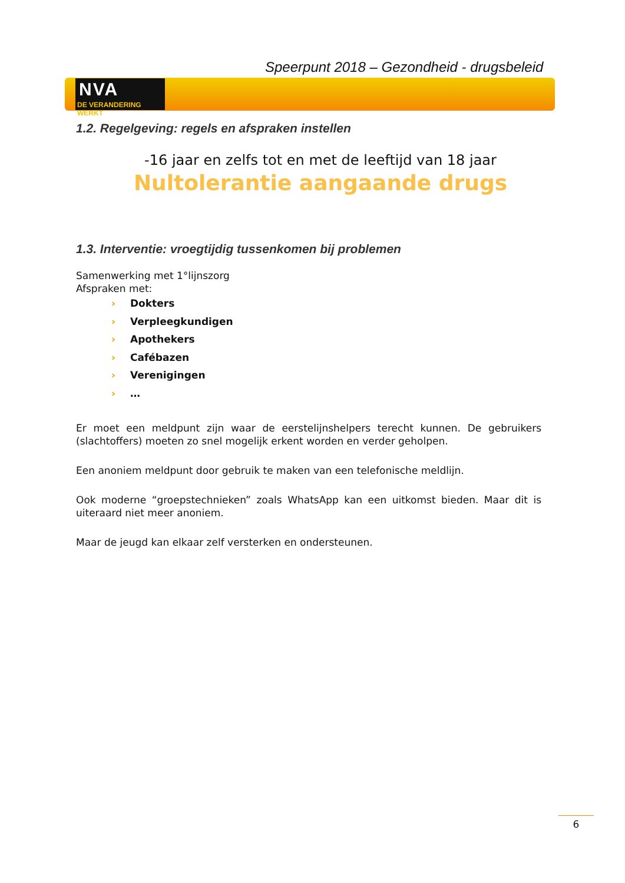Speerpunt 2018 – Gezondheid - drugsbeleid
NVA
DE VERANDERING WERKT
1.2. Regelgeving: regels en afspraken instellen
-16 jaar en zelfs tot en met de leeftijd van 18 jaar
Nultolerantie aangaande drugs
1.3. Interventie: vroegtijdig tussenkomen bij problemen
Samenwerking met 1°lijnszorg
Afspraken met:
› Dokters
› Verpleegkundigen
› Apothekers
› Cafébazen
› Verenigingen
› …
Er moet een meldpunt zijn waar de eerstelijnshelpers terecht kunnen. De gebruikers (slachtoffers) moeten zo snel mogelijk erkent worden en verder geholpen.
Een anoniem meldpunt door gebruik te maken van een telefonische meldlijn.
Ook moderne “groepstechnieken” zoals WhatsApp kan een uitkomst bieden. Maar dit is uiteraard niet meer anoniem.
Maar de jeugd kan elkaar zelf versterken en ondersteunen.
6